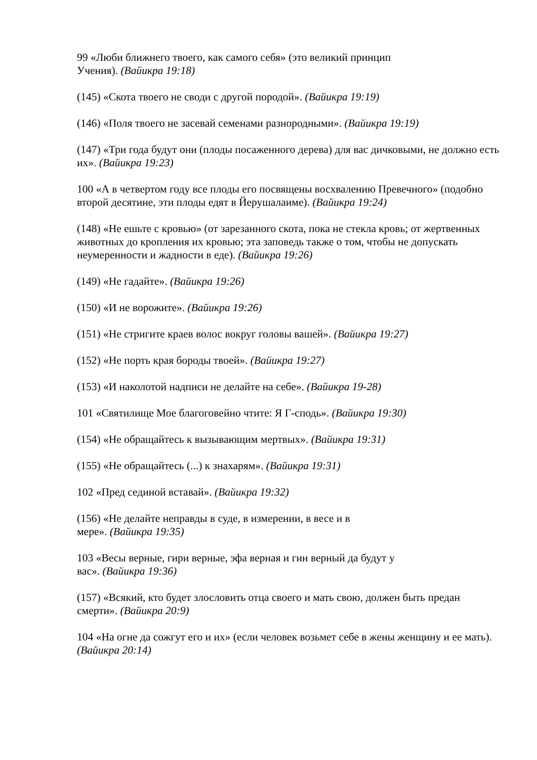99 «Люби ближнего твоего, как самого себя» (это великий принцип
Учения). (Вайикра 19:18)
(145) «Скота твоего не своди с другой породой». (Вайикра 19:19)
(146) «Поля твоего не засевай семенами разнородными». (Вайикра 19:19)
(147) «Три года будут они (плоды посаженного дерева) для вас дичковыми, не должно есть их». (Вайикра 19:23)
100 «А в четвертом году все плоды его посвящены восхвалению Превечного» (подобно второй десятине, эти плоды едят в Йерушалаиме). (Вайикра 19:24)
(148) «Не ешьте с кровью» (от зарезанного скота, пока не стекла кровь; от жертвенных животных до кропления их кровью; эта заповедь также о том, чтобы не допускать неумеренности и жадности в еде). (Вайикра 19:26)
(149) «Не гадайте». (Вайикра 19:26)
(150) «И не ворожите». (Вайикра 19:26)
(151) «Не стригите краев волос вокруг головы вашей». (Вайикра 19:27)
(152) «Не порть края бороды твоей». (Вайикра 19:27)
(153) «И наколотой надписи не делайте на себе». (Вайикра 19-28)
101 «Святилище Мое благоговейно чтите: Я Г-сподь». (Вайикра 19:30)
(154) «Не обращайтесь к вызывающим мертвых». (Вайикра 19:31)
(155) «Не обращайтесь (...) к знахарям». (Вайикра 19:31)
102 «Пред сединой вставай». (Вайикра 19:32)
(156) «Не делайте неправды в суде, в измерении, в весе и в
мере». (Вайикра 19:35)
103 «Весы верные, гири верные, эфа верная и гин верный да будут у
вас». (Вайикра 19:36)
(157) «Всякий, кто будет злословить отца своего и мать свою, должен быть предан смерти». (Вайикра 20:9)
104 «На огне да сожгут его и их» (если человек возьмет себе в жены женщину и ее мать). (Вайикра 20:14)